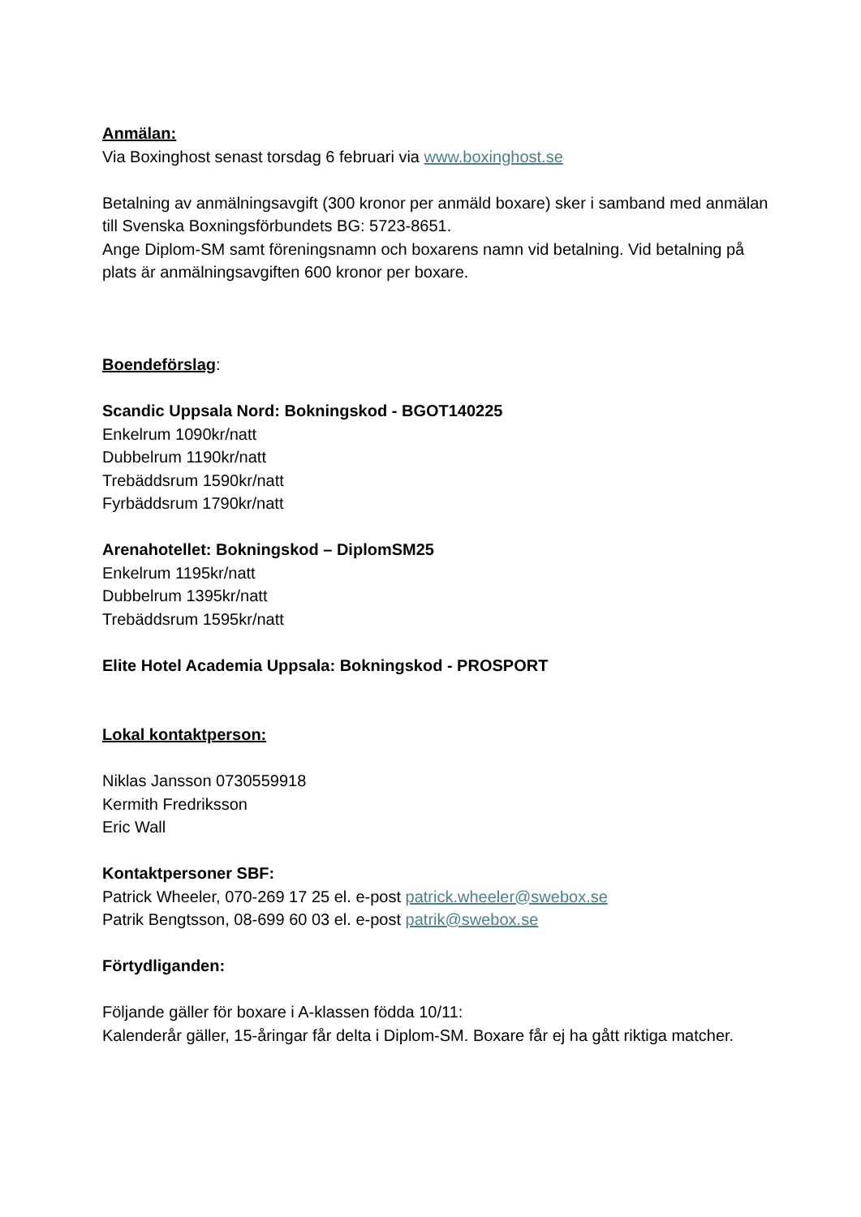Anmälan:
Via Boxinghost senast torsdag 6 februari via www.boxinghost.se
Betalning av anmälningsavgift (300 kronor per anmäld boxare) sker i samband med anmälan till Svenska Boxningsförbundets BG: 5723-8651.
Ange Diplom-SM samt föreningsnamn och boxarens namn vid betalning. Vid betalning på plats är anmälningsavgiften 600 kronor per boxare.
Boendeförslag:
Scandic Uppsala Nord: Bokningskod - BGOT140225
Enkelrum 1090kr/natt
Dubbelrum 1190kr/natt
Trebäddsrum 1590kr/natt
Fyrbäddsrum 1790kr/natt
Arenahotellet: Bokningskod – DiplomSM25
Enkelrum 1195kr/natt
Dubbelrum 1395kr/natt
Trebäddsrum 1595kr/natt
Elite Hotel Academia Uppsala: Bokningskod - PROSPORT
Lokal kontaktperson:
Niklas Jansson 0730559918
Kermith Fredriksson
Eric Wall
Kontaktpersoner SBF:
Patrick Wheeler, 070-269 17 25 el. e-post patrick.wheeler@swebox.se
Patrik Bengtsson, 08-699 60 03 el. e-post patrik@swebox.se
Förtydliganden:
Följande gäller för boxare i A-klassen födda 10/11:
Kalenderår gäller, 15-åringar får delta i Diplom-SM. Boxare får ej ha gått riktiga matcher.